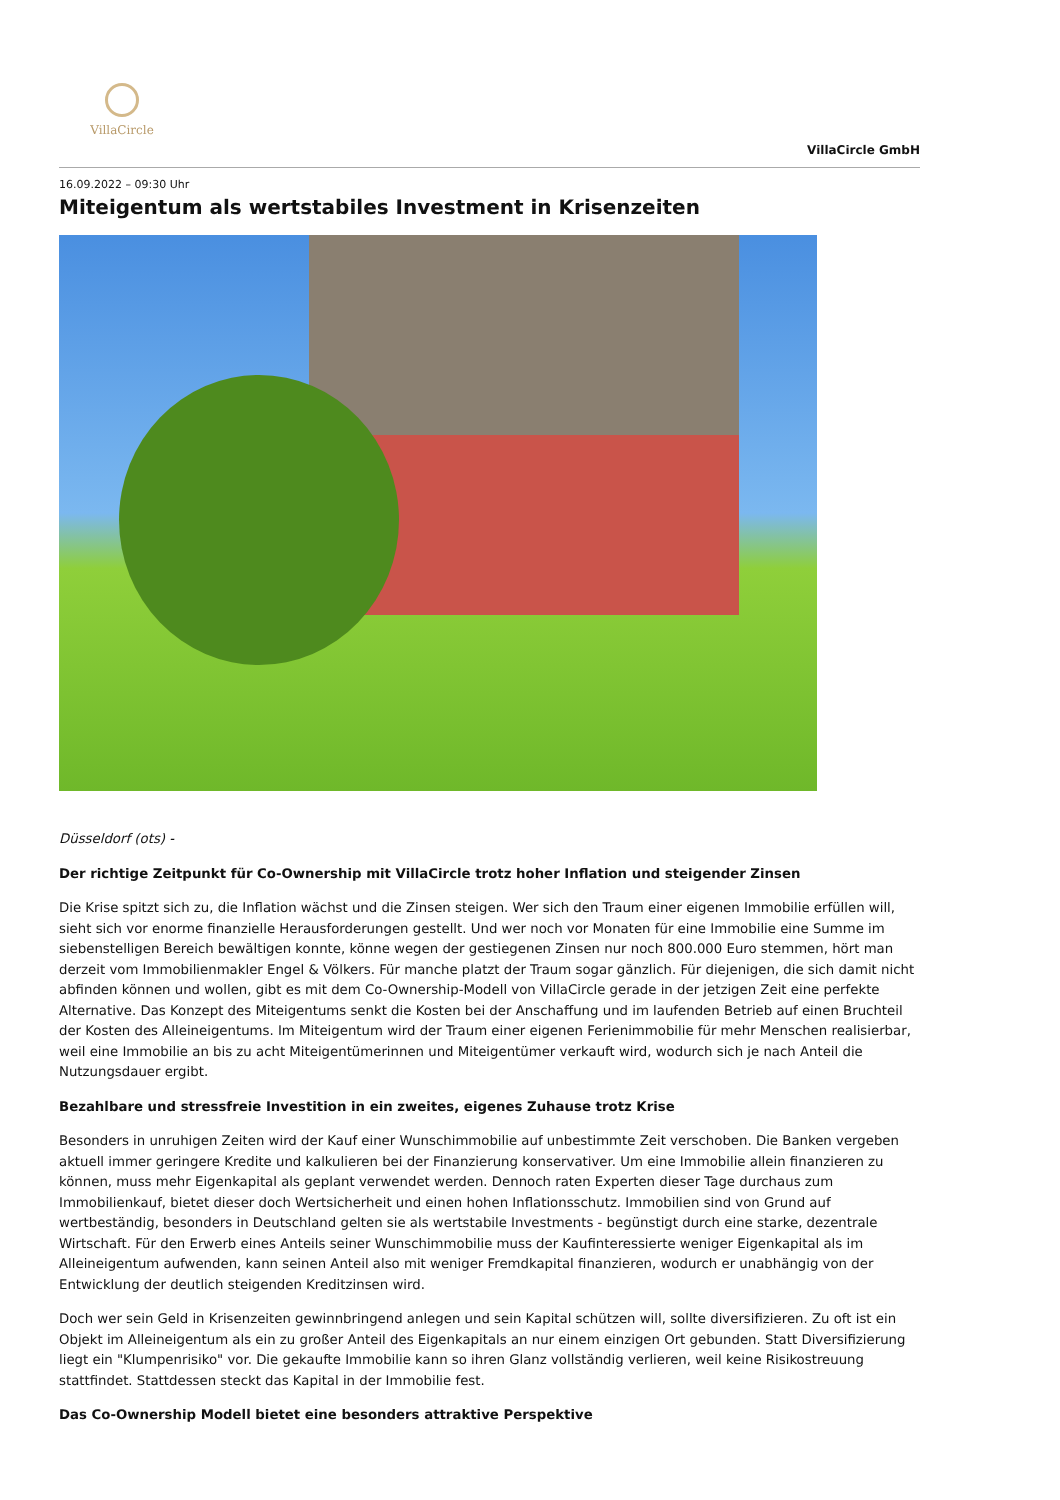VillaCircle
VillaCircle GmbH
16.09.2022 – 09:30 Uhr
Miteigentum als wertstabiles Investment in Krisenzeiten
Düsseldorf (ots) -
Der richtige Zeitpunkt für Co-Ownership mit VillaCircle trotz hoher Inflation und steigender Zinsen
Die Krise spitzt sich zu, die Inflation wächst und die Zinsen steigen. Wer sich den Traum einer eigenen Immobilie erfüllen will, sieht sich vor enorme finanzielle Herausforderungen gestellt. Und wer noch vor Monaten für eine Immobilie eine Summe im siebenstelligen Bereich bewältigen konnte, könne wegen der gestiegenen Zinsen nur noch 800.000 Euro stemmen, hört man derzeit vom Immobilienmakler Engel & Völkers. Für manche platzt der Traum sogar gänzlich. Für diejenigen, die sich damit nicht abfinden können und wollen, gibt es mit dem Co-Ownership-Modell von VillaCircle gerade in der jetzigen Zeit eine perfekte Alternative. Das Konzept des Miteigentums senkt die Kosten bei der Anschaffung und im laufenden Betrieb auf einen Bruchteil der Kosten des Alleineigentums. Im Miteigentum wird der Traum einer eigenen Ferienimmobilie für mehr Menschen realisierbar, weil eine Immobilie an bis zu acht Miteigentümerinnen und Miteigentümer verkauft wird, wodurch sich je nach Anteil die Nutzungsdauer ergibt.
Bezahlbare und stressfreie Investition in ein zweites, eigenes Zuhause trotz Krise
Besonders in unruhigen Zeiten wird der Kauf einer Wunschimmobilie auf unbestimmte Zeit verschoben. Die Banken vergeben aktuell immer geringere Kredite und kalkulieren bei der Finanzierung konservativer. Um eine Immobilie allein finanzieren zu können, muss mehr Eigenkapital als geplant verwendet werden. Dennoch raten Experten dieser Tage durchaus zum Immobilienkauf, bietet dieser doch Wertsicherheit und einen hohen Inflationsschutz. Immobilien sind von Grund auf wertbeständig, besonders in Deutschland gelten sie als wertstabile Investments - begünstigt durch eine starke, dezentrale Wirtschaft. Für den Erwerb eines Anteils seiner Wunschimmobilie muss der Kaufinteressierte weniger Eigenkapital als im Alleineigentum aufwenden, kann seinen Anteil also mit weniger Fremdkapital finanzieren, wodurch er unabhängig von der Entwicklung der deutlich steigenden Kreditzinsen wird.
Doch wer sein Geld in Krisenzeiten gewinnbringend anlegen und sein Kapital schützen will, sollte diversifizieren. Zu oft ist ein Objekt im Alleineigentum als ein zu großer Anteil des Eigenkapitals an nur einem einzigen Ort gebunden. Statt Diversifizierung liegt ein "Klumpenrisiko" vor. Die gekaufte Immobilie kann so ihren Glanz vollständig verlieren, weil keine Risikostreuung stattfindet. Stattdessen steckt das Kapital in der Immobilie fest.
Das Co-Ownership Modell bietet eine besonders attraktive Perspektive